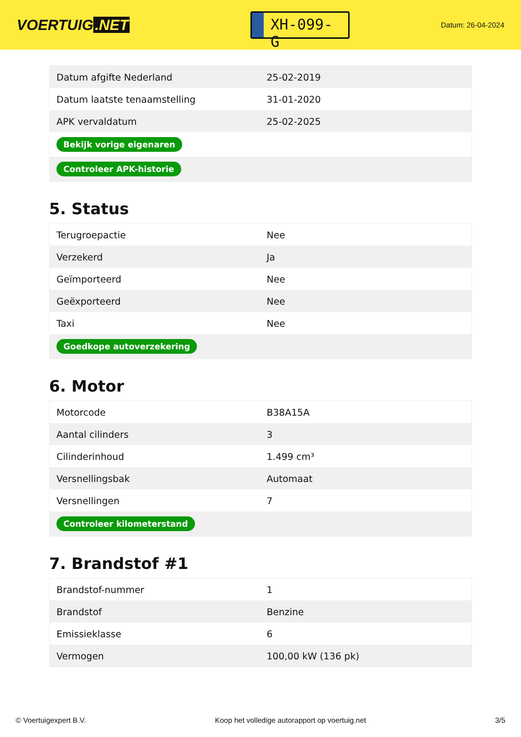VOERTUIG.NET
XH-099-G
Datum: 26-04-2024
| Datum afgifte Nederland | 25-02-2019 |
| Datum laatste tenaamstelling | 31-01-2020 |
| APK vervaldatum | 25-02-2025 |
| Bekijk vorige eigenaren | |
| Controleer APK-historie | |
5. Status
| Terugroepactie | Nee |
| Verzekerd | Ja |
| Geïmporteerd | Nee |
| Geëxporteerd | Nee |
| Taxi | Nee |
| Goedkope autoverzekering | |
6. Motor
| Motorcode | B38A15A |
| Aantal cilinders | 3 |
| Cilinderinhoud | 1.499 cm³ |
| Versnellingsbak | Automaat |
| Versnellingen | 7 |
| Controleer kilometerstand | |
7. Brandstof #1
| Brandstof-nummer | 1 |
| Brandstof | Benzine |
| Emissieklasse | 6 |
| Vermogen | 100,00 kW (136 pk) |
© Voertuigexpert B.V. Koop het volledige autorapport op voertuig.net 3/5